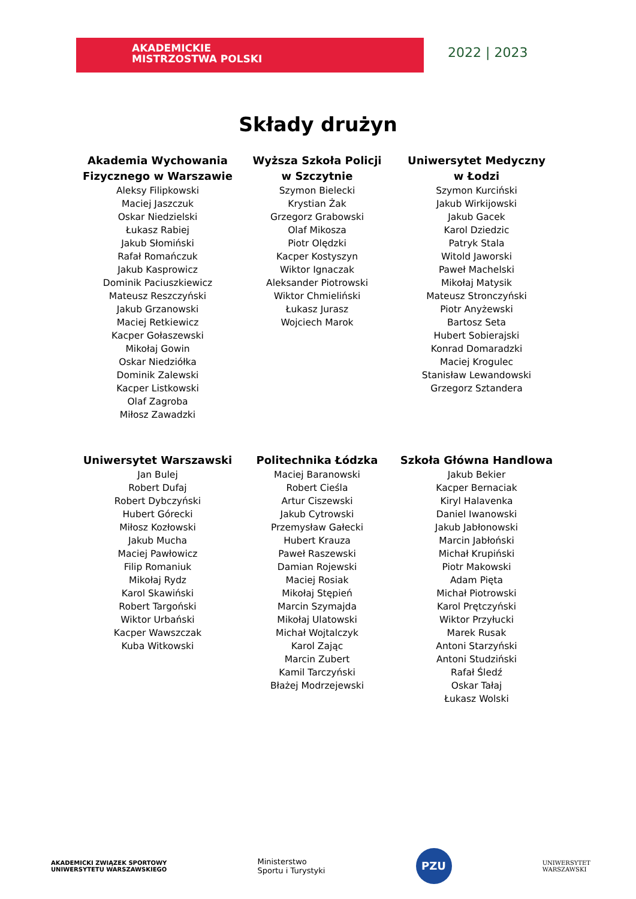AKADEMICKIE
MISTRZOSTWA POLSKI
2022 | 2023
Składy drużyn
Akademia Wychowania
Fizycznego w Warszawie
Aleksy Filipkowski
Maciej Jaszczuk
Oskar Niedzielski
Łukasz Rabiej
Jakub Słomiński
Rafał Romańczuk
Jakub Kasprowicz
Dominik Paciuszkiewicz
Mateusz Reszczyński
Jakub Grzanowski
Maciej Retkiewicz
Kacper Gołaszewski
Mikołaj Gowin
Oskar Niedziółka
Dominik Zalewski
Kacper Listkowski
Olaf Zagroba
Miłosz Zawadzki
Wyższa Szkoła Policji
w Szczytnie
Szymon Bielecki
Krystian Żak
Grzegorz Grabowski
Olaf Mikosza
Piotr Olędzki
Kacper Kostyszyn
Wiktor Ignaczak
Aleksander Piotrowski
Wiktor Chmieliński
Łukasz Jurasz
Wojciech Marok
Uniwersytet Medyczny
w Łodzi
Szymon Kurciński
Jakub Wirkijowski
Jakub Gacek
Karol Dziedzic
Patryk Stala
Witold Jaworski
Paweł Machelski
Mikołaj Matysik
Mateusz Stronczyński
Piotr Anyżewski
Bartosz Seta
Hubert Sobierajski
Konrad Domaradzki
Maciej Krogulec
Stanisław Lewandowski
Grzegorz Sztandera
Uniwersytet Warszawski
Jan Bulej
Robert Dufaj
Robert Dybczyński
Hubert Górecki
Miłosz Kozłowski
Jakub Mucha
Maciej Pawłowicz
Filip Romaniuk
Mikołaj Rydz
Karol Skawiński
Robert Targoński
Wiktor Urbański
Kacper Wawszczak
Kuba Witkowski
Politechnika Łódzka
Maciej Baranowski
Robert Cieśla
Artur Ciszewski
Jakub Cytrowski
Przemysław Gałecki
Hubert Krauza
Paweł Raszewski
Damian Rojewski
Maciej Rosiak
Mikołaj Stępień
Marcin Szymajda
Mikołaj Ulatowski
Michał Wojtalczyk
Karol Zając
Marcin Zubert
Kamil Tarczyński
Błażej Modrzejewski
Szkoła Główna Handlowa
Jakub Bekier
Kacper Bernaciak
Kiryl Halavenka
Daniel Iwanowski
Jakub Jabłonowski
Marcin Jabłoński
Michał Krupiński
Piotr Makowski
Adam Pięta
Michał Piotrowski
Karol Prętczyński
Wiktor Przyłucki
Marek Rusak
Antoni Starzyński
Antoni Studziński
Rafał Śledź
Oskar Tałaj
Łukasz Wolski
AKADEMICKI ZWIĄZEK SPORTOWY
UNIWERSYTETU WARSZAWSKIEGO
Ministerstwo
Sportu i Turystyki
PZU
UNIWERSYTET
WARSZAWSKI